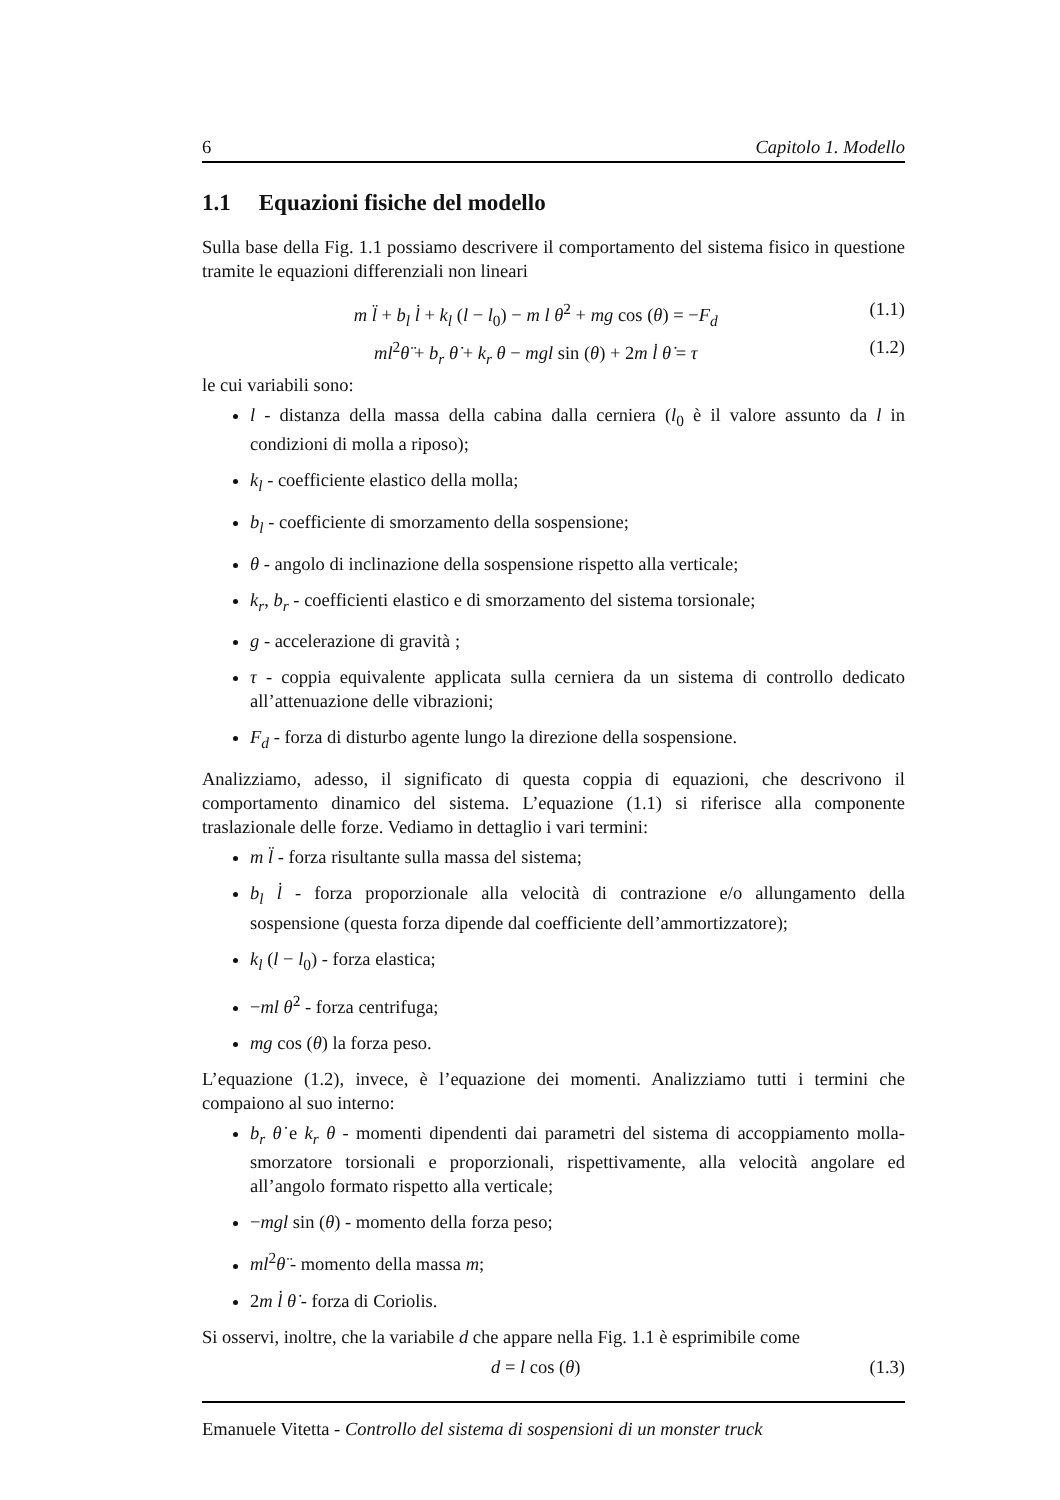6 Capitolo 1. Modello
1.1 Equazioni fisiche del modello
Sulla base della Fig. 1.1 possiamo descrivere il comportamento del sistema fisico in questione tramite le equazioni differenziali non lineari
m l̈ + b<sub>l</sub> l̇ + k<sub>l</sub> (l − l<sub>0</sub>) − m l θ̇<sup>2</sup> + mg cos (θ) = −F<sub>d</sub> (1.1)
ml<sup>2</sup>θ̈ + b<sub>r</sub> θ̇ + k<sub>r</sub> θ − mgl sin (θ) + 2m l̇ θ̇ = τ (1.2)
le cui variabili sono:
l - distanza della massa della cabina dalla cerniera (l<sub>0</sub> è il valore assunto da l in condizioni di molla a riposo);
k<sub>l</sub> - coefficiente elastico della molla;
b<sub>l</sub> - coefficiente di smorzamento della sospensione;
θ - angolo di inclinazione della sospensione rispetto alla verticale;
k<sub>r</sub>, b<sub>r</sub> - coefficienti elastico e di smorzamento del sistema torsionale;
g - accelerazione di gravità ;
τ - coppia equivalente applicata sulla cerniera da un sistema di controllo dedicato all’attenuazione delle vibrazioni;
F<sub>d</sub> - forza di disturbo agente lungo la direzione della sospensione.
Analizziamo, adesso, il significato di questa coppia di equazioni, che descrivono il comportamento dinamico del sistema. L’equazione (1.1) si riferisce alla componente traslazionale delle forze. Vediamo in dettaglio i vari termini:
m l̈ - forza risultante sulla massa del sistema;
b<sub>l</sub> l̇ - forza proporzionale alla velocità di contrazione e/o allungamento della sospensione (questa forza dipende dal coefficiente dell’ammortizzatore);
k<sub>l</sub> (l − l<sub>0</sub>) - forza elastica;
−ml θ̇<sup>2</sup> - forza centrifuga;
mg cos (θ) la forza peso.
L’equazione (1.2), invece, è l’equazione dei momenti. Analizziamo tutti i termini che compaiono al suo interno:
b<sub>r</sub> θ̇ e k<sub>r</sub> θ - momenti dipendenti dai parametri del sistema di accoppiamento molla-smorzatore torsionali e proporzionali, rispettivamente, alla velocità angolare ed all’angolo formato rispetto alla verticale;
−mgl sin (θ) - momento della forza peso;
ml<sup>2</sup>θ̈ - momento della massa m;
2m l̇ θ̇ - forza di Coriolis.
Si osservi, inoltre, che la variabile d che appare nella Fig. 1.1 è esprimibile come
d = l cos (θ) (1.3)
Emanuele Vitetta - Controllo del sistema di sospensioni di un monster truck